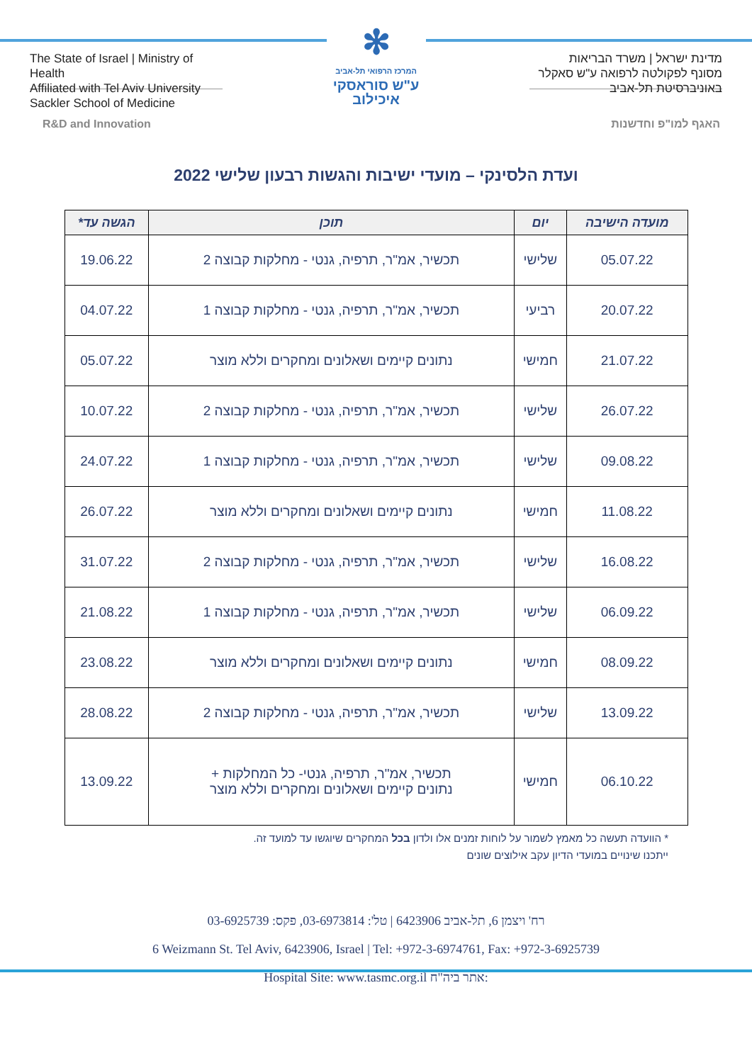The State of Israel | Ministry of Health
Affiliated with Tel Aviv University
Sackler School of Medicine
✻
המרכז הרפואי תל-אביב
ע"ש סוראסקי
איכילוב
מדינת ישראל | משרד הבריאות
מסונף לפקולטה לרפואה ע"ש סאקלר
באוניברסיטת תל-אביב
R&D and Innovation האגף למו"פ וחדשנות
ועדת הלסינקי – מועדי ישיבות והגשות רבעון שלישי 2022
| מועדה הישיבה | יום | תוכן | הגשה עד* |
| --- | --- | --- | --- |
| 05.07.22 | שלישי | תכשיר, אמ"ר, תרפיה, גנטי - מחלקות קבוצה 2 | 19.06.22 |
| 20.07.22 | רביעי | תכשיר, אמ"ר, תרפיה, גנטי - מחלקות קבוצה 1 | 04.07.22 |
| 21.07.22 | חמישי | נתונים קיימים ושאלונים ומחקרים וללא מוצר | 05.07.22 |
| 26.07.22 | שלישי | תכשיר, אמ"ר, תרפיה, גנטי - מחלקות קבוצה 2 | 10.07.22 |
| 09.08.22 | שלישי | תכשיר, אמ"ר, תרפיה, גנטי - מחלקות קבוצה 1 | 24.07.22 |
| 11.08.22 | חמישי | נתונים קיימים ושאלונים ומחקרים וללא מוצר | 26.07.22 |
| 16.08.22 | שלישי | תכשיר, אמ"ר, תרפיה, גנטי - מחלקות קבוצה 2 | 31.07.22 |
| 06.09.22 | שלישי | תכשיר, אמ"ר, תרפיה, גנטי - מחלקות קבוצה 1 | 21.08.22 |
| 08.09.22 | חמישי | נתונים קיימים ושאלונים ומחקרים וללא מוצר | 23.08.22 |
| 13.09.22 | שלישי | תכשיר, אמ"ר, תרפיה, גנטי - מחלקות קבוצה 2 | 28.08.22 |
| 06.10.22 | חמישי | תכשיר, אמ"ר, תרפיה, גנטי- כל המחלקות + נתונים קיימים ושאלונים ומחקרים וללא מוצר | 13.09.22 |
* הוועדה תעשה כל מאמץ לשמור על לוחות זמנים אלו ולדון בכל המחקרים שיוגשו עד למועד זה.
ייתכנו שינויים במועדי הדיון עקב אילוצים שונים
רח' ויצמן 6, תל-אביב 6423906 | טל': 03-6973814, פקס: 03-6925739
6 Weizmann St. Tel Aviv, 6423906, Israel | Tel: +972-3-6974761, Fax: +972-3-6925739
Hospital Site: www.tasmc.org.il :אתר ביה"ח